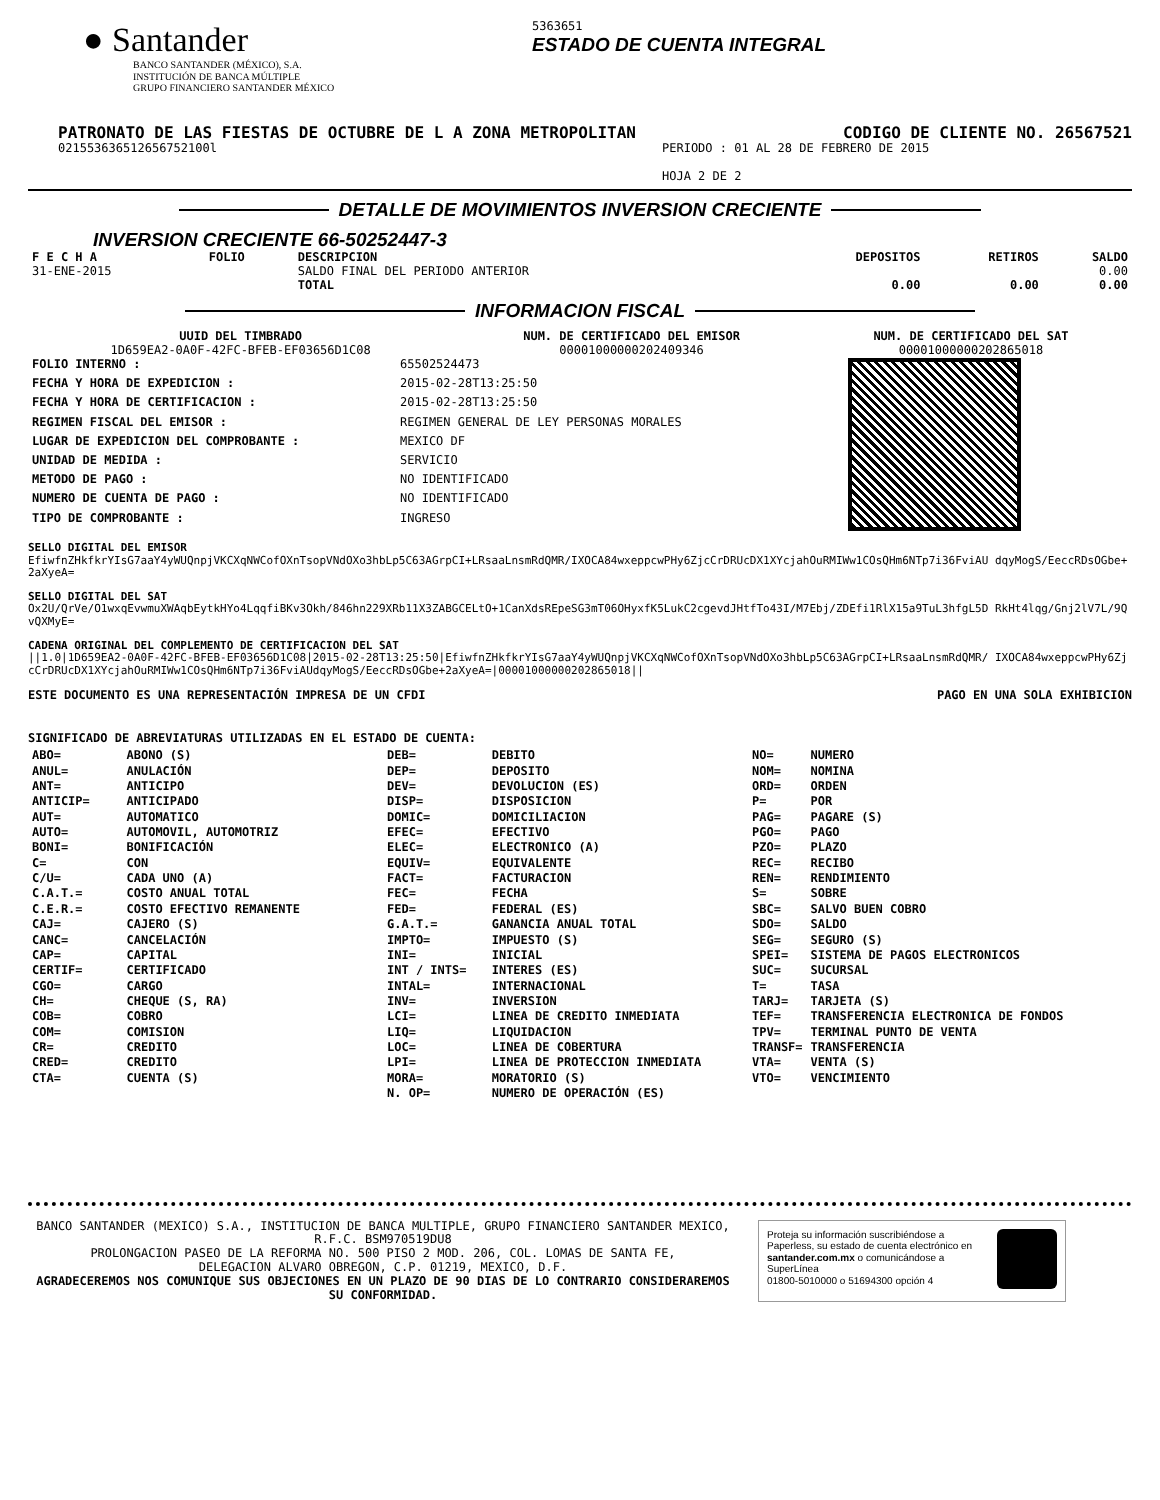● Santander
BANCO SANTANDER (MÉXICO), S.A.
INSTITUCIÓN DE BANCA MÚLTIPLE
GRUPO FINANCIERO SANTANDER MÉXICO
5363651
ESTADO DE CUENTA INTEGRAL
PATRONATO DE LAS FIESTAS DE OCTUBRE DE L A ZONA METROPOLITAN CODIGO DE CLIENTE NO. 26567521
021553636512656752100l PERIODO : 01 AL 28 DE FEBRERO DE 2015
HOJA 2 DE 2
DETALLE DE MOVIMIENTOS INVERSION CRECIENTE
INVERSION CRECIENTE 66-50252447-3
| F E C H A | FOLIO | DESCRIPCION | DEPOSITOS | RETIROS | SALDO |
| --- | --- | --- | --- | --- | --- |
| 31-ENE-2015 | | SALDO FINAL DEL PERIODO ANTERIOR | | | 0.00 |
| | | TOTAL | 0.00 | 0.00 | 0.00 |
INFORMACION FISCAL
| UUID DEL TIMBRADO | NUM. DE CERTIFICADO DEL EMISOR | NUM. DE CERTIFICADO DEL SAT |
| --- | --- | --- |
| 1D659EA2-0A0F-42FC-BFEB-EF03656D1C08 | 00001000000202409346 | 00001000000202865018 |
| FOLIO INTERNO : | 65502524473 |
| FECHA Y HORA DE EXPEDICION : | 2015-02-28T13:25:50 |
| FECHA Y HORA DE CERTIFICACION : | 2015-02-28T13:25:50 |
| REGIMEN FISCAL DEL EMISOR : | REGIMEN GENERAL DE LEY PERSONAS MORALES |
| LUGAR DE EXPEDICION DEL COMPROBANTE : | MEXICO DF |
| UNIDAD DE MEDIDA : | SERVICIO |
| METODO DE PAGO : | NO IDENTIFICADO |
| NUMERO DE CUENTA DE PAGO : | NO IDENTIFICADO |
| TIPO DE COMPROBANTE : | INGRESO |
SELLO DIGITAL DEL EMISOR
EfiwfnZHkfkrYIsG7aaY4yWUQnpjVKCXqNWCofOXnTsopVNdOXo3hbLp5C63AGrpCI+LRsaaLnsmRdQMR/IXOCA84wxeppcwPHy6ZjcCrDRUcDX1XYcjahOuRMIWw1COsQHm6NTp7i36FviAU dqyMogS/EeccRDsOGbe+2aXyeA=
SELLO DIGITAL DEL SAT
Ox2U/QrVe/O1wxqEvwmuXWAqbEytkHYo4LqqfiBKv3Okh/846hn229XRb11X3ZABGCELtO+1CanXdsREpeSG3mT06OHyxfK5LukC2cgevdJHtfTo43I/M7Ebj/ZDEfi1RlX15a9TuL3hfgL5D RkHt4lqg/Gnj2lV7L/9QvQXMyE=
CADENA ORIGINAL DEL COMPLEMENTO DE CERTIFICACION DEL SAT
||1.0|1D659EA2-0A0F-42FC-BFEB-EF03656D1C08|2015-02-28T13:25:50|EfiwfnZHkfkrYIsG7aaY4yWUQnpjVKCXqNWCofOXnTsopVNdOXo3hbLp5C63AGrpCI+LRsaaLnsmRdQMR/ IXOCA84wxeppcwPHy6ZjcCrDRUcDX1XYcjahOuRMIWw1COsQHm6NTp7i36FviAUdqyMogS/EeccRDsOGbe+2aXyeA=|00001000000202865018||
ESTE DOCUMENTO ES UNA REPRESENTACIÓN IMPRESA DE UN CFDI PAGO EN UNA SOLA EXHIBICION
SIGNIFICADO DE ABREVIATURAS UTILIZADAS EN EL ESTADO DE CUENTA:
| ABO= ANUL= ANT= ANTICIP= AUT= AUTO= BONI= C= C/U= C.A.T.= C.E.R.= CAJ= CANC= CAP= CERTIF= CGO= CH= COB= COM= CR= CRED= CTA= | ABONO (S) ANULACIÓN ANTICIPO ANTICIPADO AUTOMATICO AUTOMOVIL, AUTOMOTRIZ BONIFICACIÓN CON CADA UNO (A) COSTO ANUAL TOTAL COSTO EFECTIVO REMANENTE CAJERO (S) CANCELACIÓN CAPITAL CERTIFICADO CARGO CHEQUE (S, RA) COBRO COMISION CREDITO CREDITO CUENTA (S) |
| DEB= DEP= DEV= DISP= DOMIC= EFEC= ELEC= EQUIV= FACT= FEC= FED= G.A.T.= IMPTO= INI= INT / INTS= INTAL= INV= LCI= LIQ= LOC= LPI= MORA= N. OP= | DEBITO DEPOSITO DEVOLUCION (ES) DISPOSICION DOMICILIACION EFECTIVO ELECTRONICO (A) EQUIVALENTE FACTURACION FECHA FEDERAL (ES) GANANCIA ANUAL TOTAL IMPUESTO (S) INICIAL INTERES (ES) INTERNACIONAL INVERSION LINEA DE CREDITO INMEDIATA LIQUIDACION LINEA DE COBERTURA LINEA DE PROTECCION INMEDIATA MORATORIO (S) NUMERO DE OPERACIÓN (ES) |
| NO= NOM= ORD= P= PAG= PGO= PZO= REC= REN= S= SBC= SDO= SEG= SPEI= SUC= T= TARJ= TEF= TPV= TRANSF= VTA= VTO= | NUMERO NOMINA ORDEN POR PAGARE (S) PAGO PLAZO RECIBO RENDIMIENTO SOBRE SALVO BUEN COBRO SALDO SEGURO (S) SISTEMA DE PAGOS ELECTRONICOS SUCURSAL TASA TARJETA (S) TRANSFERENCIA ELECTRONICA DE FONDOS TERMINAL PUNTO DE VENTA TRANSFERENCIA VENTA (S) VENCIMIENTO |
BANCO SANTANDER (MEXICO) S.A., INSTITUCION DE BANCA MULTIPLE, GRUPO FINANCIERO SANTANDER MEXICO,
R.F.C. BSM970519DU8
PROLONGACION PASEO DE LA REFORMA NO. 500 PISO 2 MOD. 206, COL. LOMAS DE SANTA FE,
DELEGACION ALVARO OBREGON, C.P. 01219, MEXICO, D.F.
AGRADECEREMOS NOS COMUNIQUE SUS OBJECIONES EN UN PLAZO DE 90 DIAS DE LO CONTRARIO CONSIDERAREMOS SU CONFORMIDAD.
Proteja su información suscribiéndose a Paperless, su estado de cuenta electrónico en santander.com.mx o comunicándose a SuperLínea
01800-5010000 o 51694300 opción 4